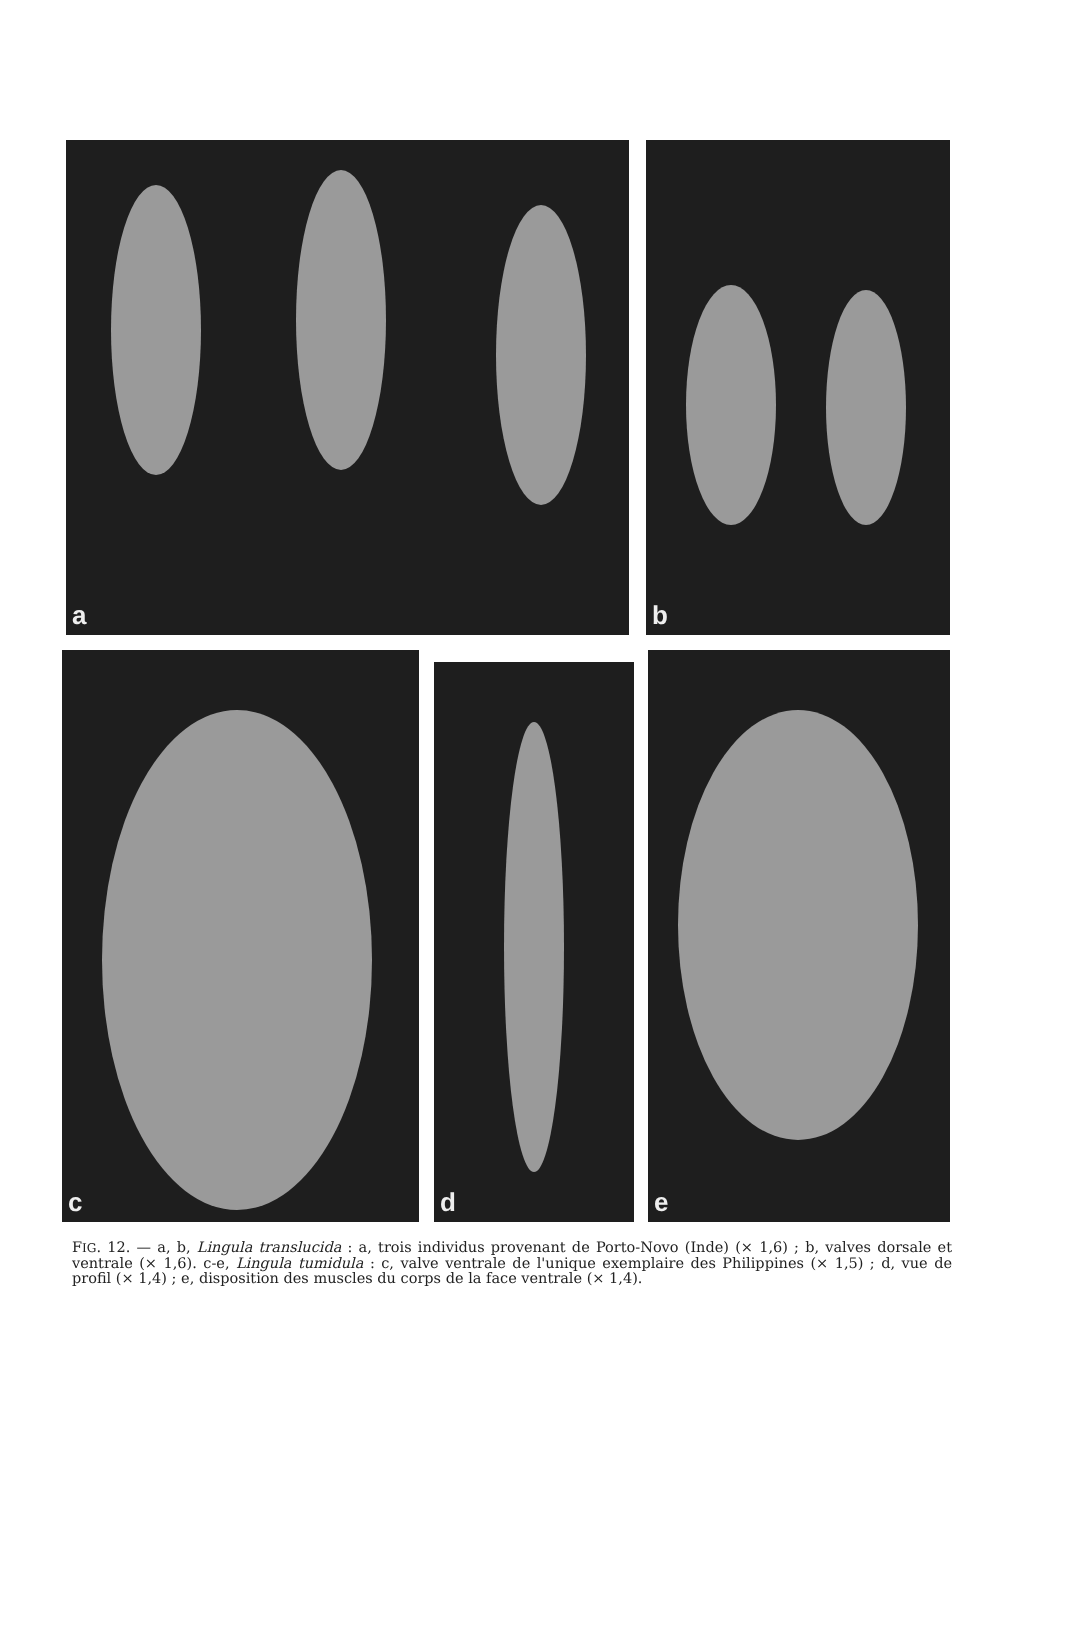a b
c
d
e
FIG. 12. — a, b, Lingula translucida : a, trois individus provenant de Porto-Novo (Inde) (× 1,6) ; b, valves dorsale et ventrale (× 1,6). c-e, Lingula tumidula : c, valve ventrale de l'unique exemplaire des Philippines (× 1,5) ; d, vue de profil (× 1,4) ; e, disposition des muscles du corps de la face ventrale (× 1,4).